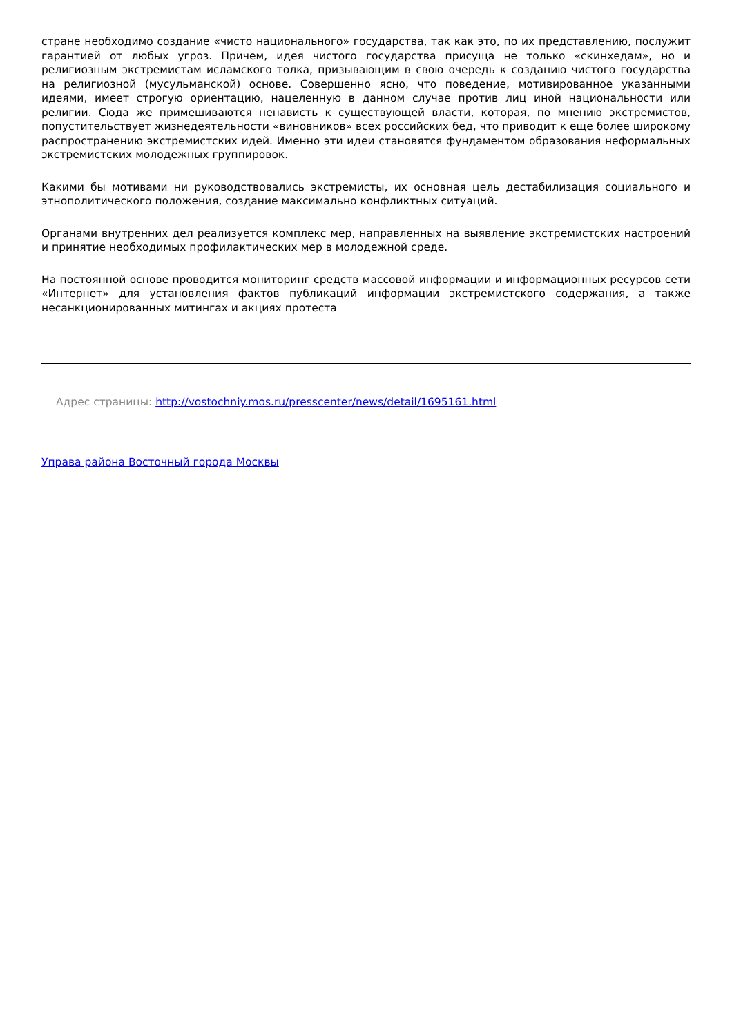стране необходимо создание «чисто национального» государства, так как это, по их представлению, послужит гарантией от любых угроз. Причем, идея чистого государства присуща не только «скинхедам», но и религиозным экстремистам исламского толка, призывающим в свою очередь к созданию чистого государства на религиозной (мусульманской) основе. Совершенно ясно, что поведение, мотивированное указанными идеями, имеет строгую ориентацию, нацеленную в данном случае против лиц иной национальности или религии. Сюда же примешиваются ненависть к существующей власти, которая, по мнению экстремистов, попустительствует жизнедеятельности «виновников» всех российских бед, что приводит к еще более широкому распространению экстремистских идей. Именно эти идеи становятся фундаментом образования неформальных экстремистских молодежных группировок.
Какими бы мотивами ни руководствовались экстремисты, их основная цель дестабилизация социального и этнополитического положения, создание максимально конфликтных ситуаций.
Органами внутренних дел реализуется комплекс мер, направленных на выявление экстремистских настроений и принятие необходимых профилактических мер в молодежной среде.
На постоянной основе проводится мониторинг средств массовой информации и информационных ресурсов сети «Интернет» для установления фактов публикаций информации экстремистского содержания, а также несанкционированных митингах и акциях протеста
Адрес страницы: http://vostochniy.mos.ru/presscenter/news/detail/1695161.html
Управа района Восточный города Москвы